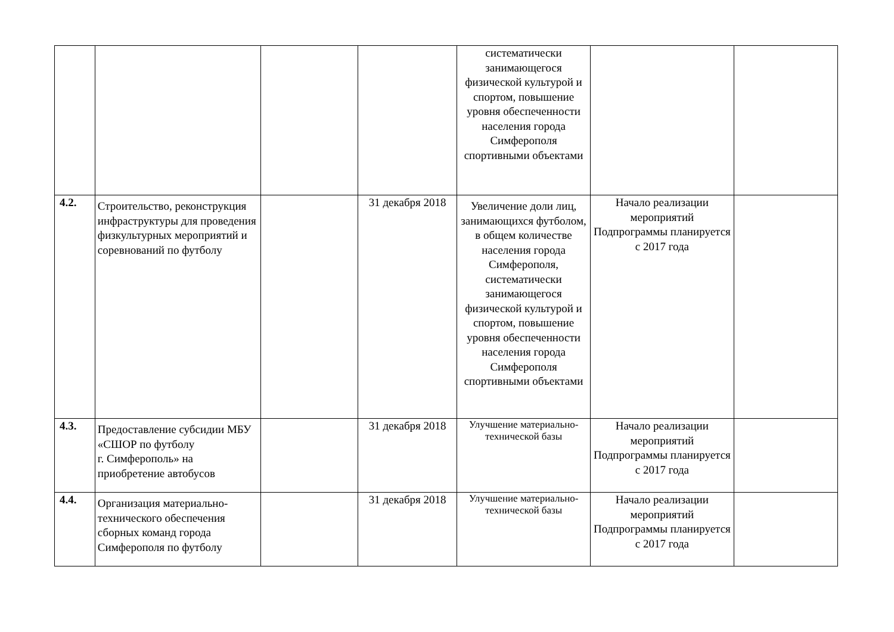| | | | | систематически занимающегося физической культурой и спортом, повышение уровня обеспеченности населения города Симферополя спортивными объектами | | |
| 4.2. | Строительство, реконструкция инфраструктуры для проведения физкультурных мероприятий и соревнований по футболу | | 31 декабря 2018 | Увеличение доли лиц, занимающихся футболом, в общем количестве населения города Симферополя, систематически занимающегося физической культурой и спортом, повышение уровня обеспеченности населения города Симферополя спортивными объектами | Начало реализации мероприятий Подпрограммы планируется с 2017 года | |
| 4.3. | Предоставление субсидии МБУ «СШОР по футболу г. Симферополь» на приобретение автобусов | | 31 декабря 2018 | Улучшение материально-технической базы | Начало реализации мероприятий Подпрограммы планируется с 2017 года | |
| 4.4. | Организация материально-технического обеспечения сборных команд города Симферополя по футболу | | 31 декабря 2018 | Улучшение материально-технической базы | Начало реализации мероприятий Подпрограммы планируется с 2017 года | |